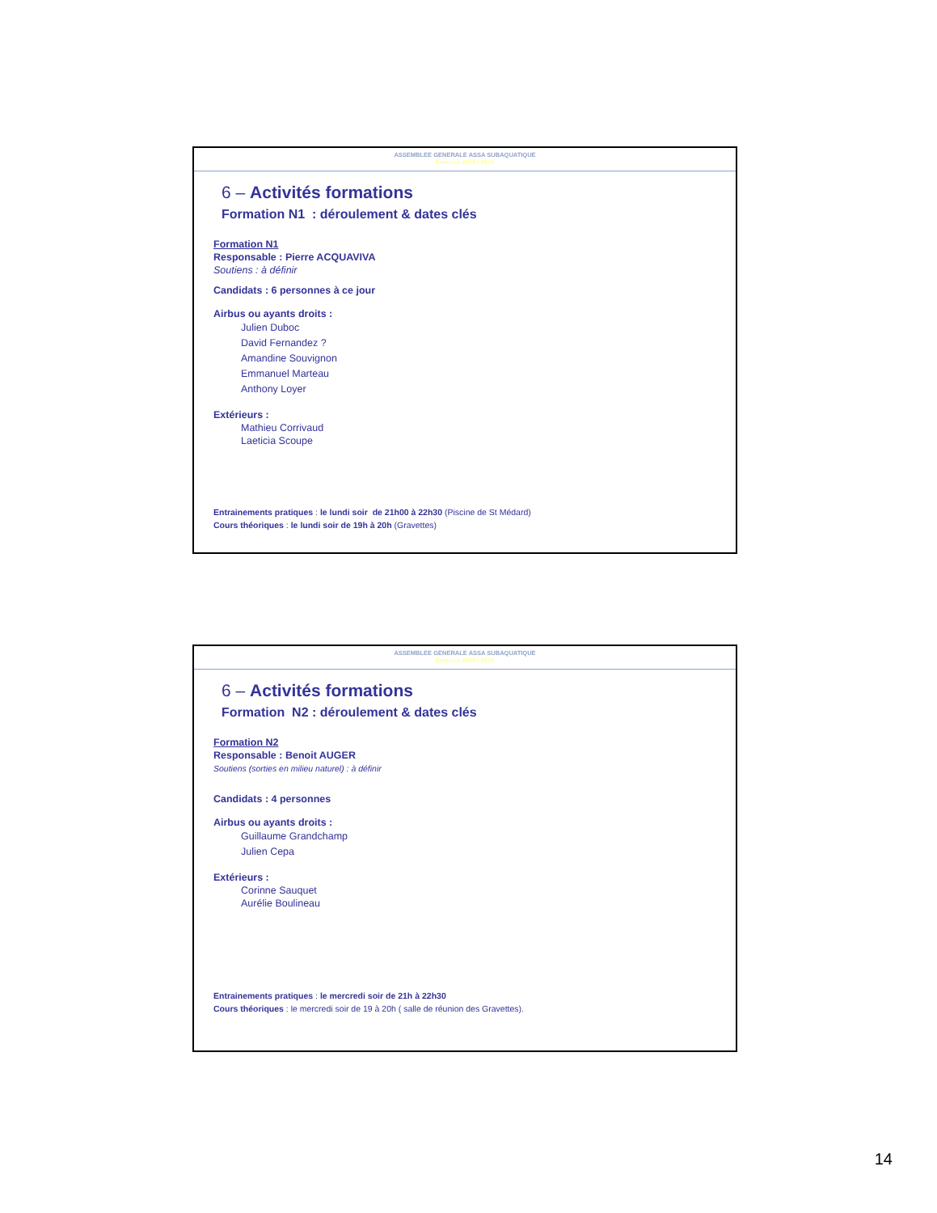ASSEMBLEE GENERALE ASSA SUBAQUATIQUE
Exercice 2015 / 2016
6 – Activités formations
Formation N1 : déroulement & dates clés
Formation N1
Responsable : Pierre ACQUAVIVA
Soutiens : à définir
Candidats : 6 personnes à ce jour
Airbus ou ayants droits :
Julien Duboc
David Fernandez ?
Amandine Souvignon
Emmanuel Marteau
Anthony Loyer
Extérieurs :
Mathieu Corrivaud
Laeticia Scoupe
Entrainements pratiques : le lundi soir de 21h00 à 22h30 (Piscine de St Médard)
Cours théoriques : le lundi soir de 19h à 20h (Gravettes)
ASSEMBLEE GENERALE ASSA SUBAQUATIQUE
Exercice 2015 / 2016
6 – Activités formations
Formation N2 : déroulement & dates clés
Formation N2
Responsable : Benoit AUGER
Soutiens (sorties en milieu naturel) : à définir
Candidats : 4 personnes
Airbus ou ayants droits :
Guillaume Grandchamp
Julien Cepa
Extérieurs :
Corinne Sauquet
Aurélie Boulineau
Entrainements pratiques : le mercredi soir de 21h à 22h30
Cours théoriques : le mercredi soir de 19 à 20h ( salle de réunion des Gravettes).
14